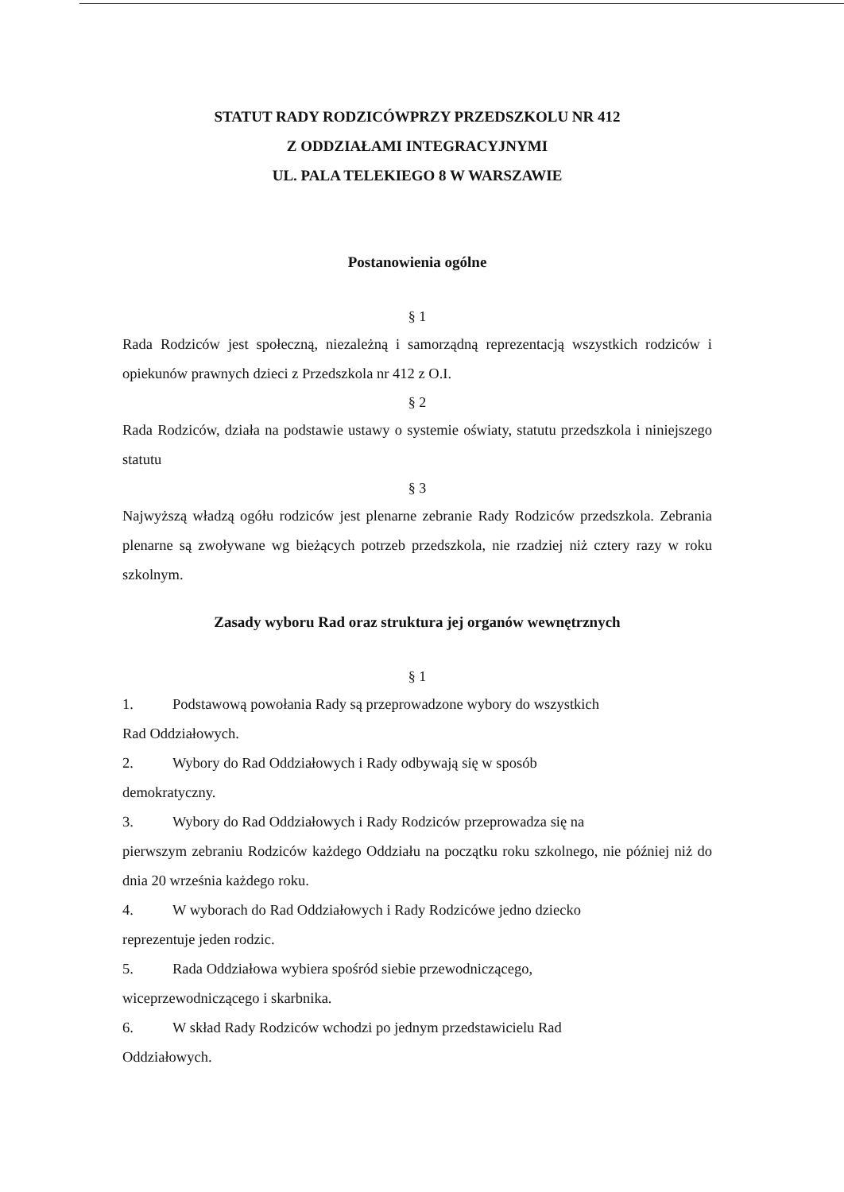STATUT RADY RODZICÓWPRZY PRZEDSZKOLU NR 412
Z ODDZIAŁAMI INTEGRACYJNYMI
UL. PALA TELEKIEGO 8 W WARSZAWIE
Postanowienia ogólne
§ 1
Rada Rodziców jest społeczną, niezależną i samorządną reprezentacją wszystkich rodziców i opiekunów prawnych dzieci z Przedszkola nr 412 z O.I.
§ 2
Rada Rodziców, działa na podstawie ustawy o systemie oświaty, statutu przedszkola i niniejszego statutu
§ 3
Najwyższą władzą ogółu rodziców jest plenarne zebranie Rady Rodziców przedszkola. Zebrania plenarne są zwoływane wg bieżących potrzeb przedszkola, nie rzadziej niż cztery razy w roku szkolnym.
Zasady wyboru Rad oraz struktura jej organów wewnętrznych
§ 1
1. Podstawową powołania Rady są przeprowadzone wybory do wszystkich
Rad Oddziałowych.
2. Wybory do Rad Oddziałowych i Rady odbywają się w sposób
demokratyczny.
3. Wybory do Rad Oddziałowych i Rady Rodziców przeprowadza się na
pierwszym zebraniu Rodziców każdego Oddziału na początku roku szkolnego, nie później niż do dnia 20 września każdego roku.
4. W wyborach do Rad Oddziałowych i Rady Rodzicówe jedno dziecko
reprezentuje jeden rodzic.
5. Rada Oddziałowa wybiera spośród siebie przewodniczącego,
wiceprzewodniczącego i skarbnika.
6. W skład Rady Rodziców wchodzi po jednym przedstawicielu Rad
Oddziałowych.